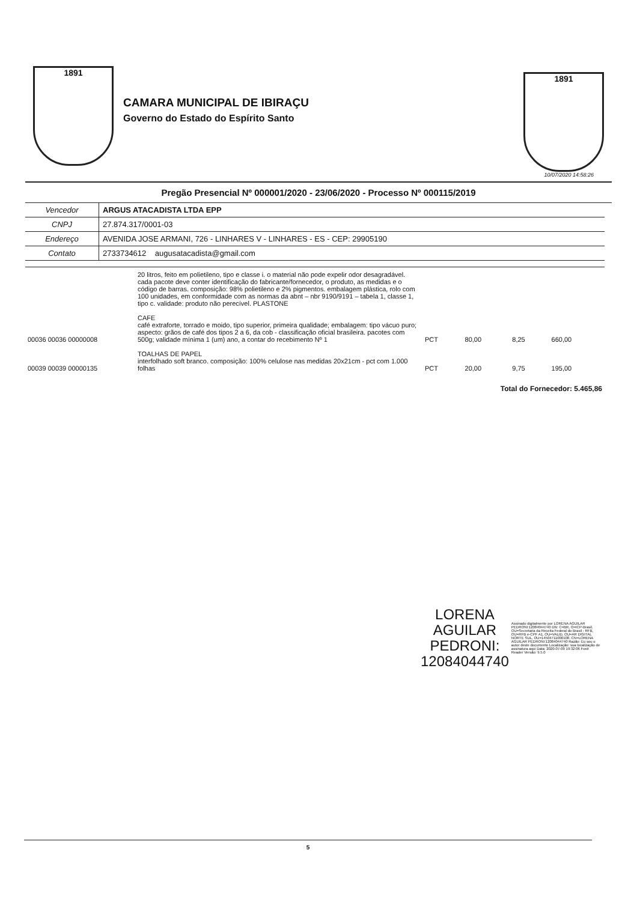1891
CAMARA MUNICIPAL DE IBIRAÇU
Governo do Estado do Espírito Santo
1891
10/07/2020 14:58:26
Pregão Presencial Nº 000001/2020 - 23/06/2020 - Processo Nº 000115/2019
| Vencedor | ARGUS ATACADISTA LTDA EPP |
| CNPJ | 27.874.317/0001-03 |
| Endereço | AVENIDA JOSE ARMANI, 726 - LINHARES V - LINHARES - ES - CEP: 29905190 |
| Contato | 2733734612 augusatacadista@gmail.com |
| | 20 litros, feito em polietileno, tipo e classe i. o material não pode expelir odor desagradável. cada pacote deve conter identificação do fabricante/fornecedor, o produto, as medidas e o código de barras. composição: 98% polietileno e 2% pigmentos. embalagem plástica, rolo com 100 unidades, em conformidade com as normas da abnt – nbr 9190/9191 – tabela 1, classe 1, tipo c. validade: produto não perecível. PLASTONE | | | | |
| 00036 00036 00000008 | CAFE café extraforte, torrado e moido, tipo superior, primeira qualidade; embalagem: tipo vácuo puro; aspecto: grãos de café dos tipos 2 a 6, da cob - classificação oficial brasileira. pacotes com 500g; validade mínima 1 (um) ano, a contar do recebimento Nº 1 | PCT | 80,00 | 8,25 | 660,00 |
| 00039 00039 00000135 | TOALHAS DE PAPEL interfolhado soft branco. composição: 100% celulose nas medidas 20x21cm - pct com 1.000 folhas | PCT | 20,00 | 9,75 | 195,00 |
Total do Fornecedor: 5.465,86
LORENA
AGUILAR
PEDRONI:
12084044740
Assinado digitalmente por LORENA AGUILAR PEDRONI:12084044740 DN: C=BR, O=ICP-Brasil, OU=Secretaria da Receita Federal do Brasil - RFB, OU=RFB e-CPF A1, OU=VALID, OU=AR DIGITAL NORTE SUL, OU=14504711000108, CN=LORENA AGUILAR PEDRONI:12084044740 Razão: Eu sou o autor deste documento Localização: sua localização de assinatura aqui Data: 2020-07-09 19:32:06 Foxit Reader Versão: 9.5.0
5